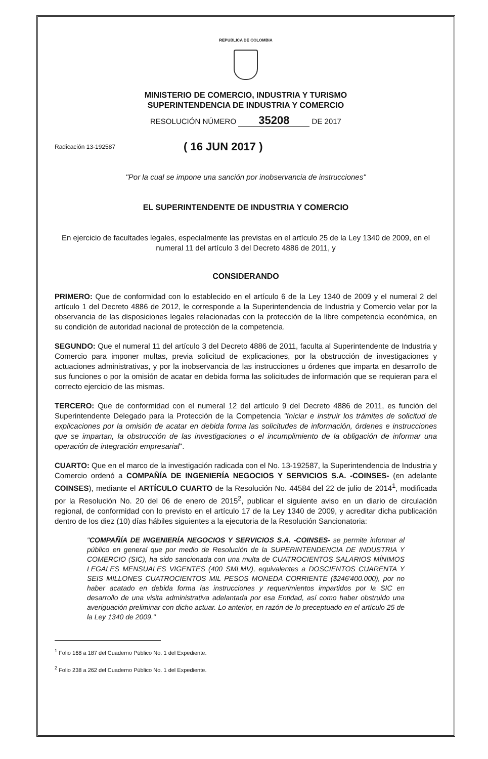REPUBLICA DE COLOMBIA
MINISTERIO DE COMERCIO, INDUSTRIA Y TURISMO
SUPERINTENDENCIA DE INDUSTRIA Y COMERCIO
RESOLUCIÓN NÚMERO 35208 DE 2017
Radicación 13-192587 ( 16 JUN 2017 )
"Por la cual se impone una sanción por inobservancia de instrucciones"
EL SUPERINTENDENTE DE INDUSTRIA Y COMERCIO
En ejercicio de facultades legales, especialmente las previstas en el artículo 25 de la Ley 1340 de 2009, en el numeral 11 del artículo 3 del Decreto 4886 de 2011, y
CONSIDERANDO
PRIMERO: Que de conformidad con lo establecido en el artículo 6 de la Ley 1340 de 2009 y el numeral 2 del artículo 1 del Decreto 4886 de 2012, le corresponde a la Superintendencia de Industria y Comercio velar por la observancia de las disposiciones legales relacionadas con la protección de la libre competencia económica, en su condición de autoridad nacional de protección de la competencia.
SEGUNDO: Que el numeral 11 del artículo 3 del Decreto 4886 de 2011, faculta al Superintendente de Industria y Comercio para imponer multas, previa solicitud de explicaciones, por la obstrucción de investigaciones y actuaciones administrativas, y por la inobservancia de las instrucciones u órdenes que imparta en desarrollo de sus funciones o por la omisión de acatar en debida forma las solicitudes de información que se requieran para el correcto ejercicio de las mismas.
TERCERO: Que de conformidad con el numeral 12 del artículo 9 del Decreto 4886 de 2011, es función del Superintendente Delegado para la Protección de la Competencia "Iniciar e instruir los trámites de solicitud de explicaciones por la omisión de acatar en debida forma las solicitudes de información, órdenes e instrucciones que se impartan, la obstrucción de las investigaciones o el incumplimiento de la obligación de informar una operación de integración empresarial".
CUARTO: Que en el marco de la investigación radicada con el No. 13-192587, la Superintendencia de Industria y Comercio ordenó a COMPAÑÍA DE INGENIERÍA NEGOCIOS Y SERVICIOS S.A. -COINSES- (en adelante COINSES), mediante el ARTÍCULO CUARTO de la Resolución No. 44584 del 22 de julio de 2014<sup>1</sup>, modificada por la Resolución No. 20 del 06 de enero de 2015<sup>2</sup>, publicar el siguiente aviso en un diario de circulación regional, de conformidad con lo previsto en el artículo 17 de la Ley 1340 de 2009, y acreditar dicha publicación dentro de los diez (10) días hábiles siguientes a la ejecutoria de la Resolución Sancionatoria:
"COMPAÑÍA DE INGENIERÍA NEGOCIOS Y SERVICIOS S.A. -COINSES- se permite informar al público en general que por medio de Resolución de la SUPERINTENDENCIA DE INDUSTRIA Y COMERCIO (SIC), ha sido sancionada con una multa de CUATROCIENTOS SALARIOS MÍNIMOS LEGALES MENSUALES VIGENTES (400 SMLMV), equivalentes a DOSCIENTOS CUARENTA Y SEIS MILLONES CUATROCIENTOS MIL PESOS MONEDA CORRIENTE ($246'400.000), por no haber acatado en debida forma las instrucciones y requerimientos impartidos por la SIC en desarrollo de una visita administrativa adelantada por esa Entidad, así como haber obstruido una averiguación preliminar con dicho actuar. Lo anterior, en razón de lo preceptuado en el artículo 25 de la Ley 1340 de 2009."
<sup>1</sup> Folio 168 a 187 del Cuaderno Público No. 1 del Expediente.
<sup>2</sup> Folio 238 a 262 del Cuaderno Público No. 1 del Expediente.